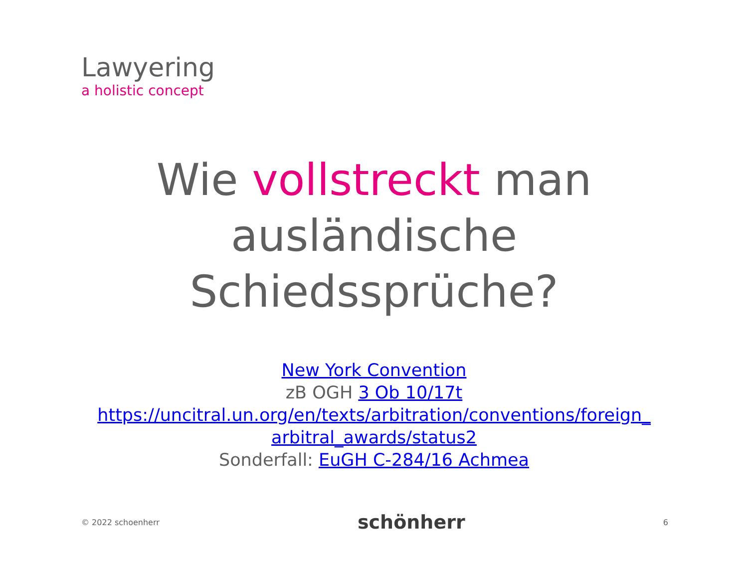Lawyering
a holistic concept
Wie vollstreckt man
ausländische
Schiedssprüche?
New York Convention
zB OGH 3 Ob 10/17t
https://uncitral.un.org/en/texts/arbitration/conventions/foreign_
arbitral_awards/status2
Sonderfall: EuGH C-284/16 Achmea
© 2022 schoenherr schönherr 6